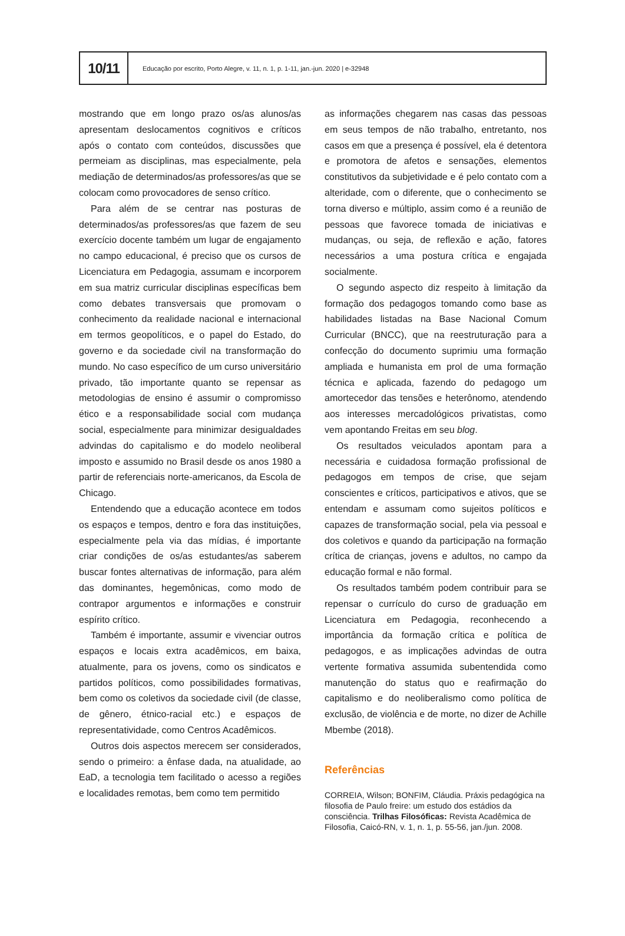10/11
Educação por escrito, Porto Alegre, v. 11, n. 1, p. 1-11, jan.-jun. 2020 | e-32948
mostrando que em longo prazo os/as alunos/as apresentam deslocamentos cognitivos e críticos após o contato com conteúdos, discussões que permeiam as disciplinas, mas especialmente, pela mediação de determinados/as professores/as que se colocam como provocadores de senso crítico.
Para além de se centrar nas posturas de determinados/as professores/as que fazem de seu exercício docente também um lugar de engajamento no campo educacional, é preciso que os cursos de Licenciatura em Pedagogia, assumam e incorporem em sua matriz curricular disciplinas específicas bem como debates transversais que promovam o conhecimento da realidade nacional e internacional em termos geopolíticos, e o papel do Estado, do governo e da sociedade civil na transformação do mundo. No caso específico de um curso universitário privado, tão importante quanto se repensar as metodologias de ensino é assumir o compromisso ético e a responsabilidade social com mudança social, especialmente para minimizar desigualdades advindas do capitalismo e do modelo neoliberal imposto e assumido no Brasil desde os anos 1980 a partir de referenciais norte-americanos, da Escola de Chicago.
Entendendo que a educação acontece em todos os espaços e tempos, dentro e fora das instituições, especialmente pela via das mídias, é importante criar condições de os/as estudantes/as saberem buscar fontes alternativas de informação, para além das dominantes, hegemônicas, como modo de contrapor argumentos e informações e construir espírito crítico.
Também é importante, assumir e vivenciar outros espaços e locais extra acadêmicos, em baixa, atualmente, para os jovens, como os sindicatos e partidos políticos, como possibilidades formativas, bem como os coletivos da sociedade civil (de classe, de gênero, étnico-racial etc.) e espaços de representatividade, como Centros Acadêmicos.
Outros dois aspectos merecem ser considerados, sendo o primeiro: a ênfase dada, na atualidade, ao EaD, a tecnologia tem facilitado o acesso a regiões e localidades remotas, bem como tem permitido
as informações chegarem nas casas das pessoas em seus tempos de não trabalho, entretanto, nos casos em que a presença é possível, ela é detentora e promotora de afetos e sensações, elementos constitutivos da subjetividade e é pelo contato com a alteridade, com o diferente, que o conhecimento se torna diverso e múltiplo, assim como é a reunião de pessoas que favorece tomada de iniciativas e mudanças, ou seja, de reflexão e ação, fatores necessários a uma postura crítica e engajada socialmente.
O segundo aspecto diz respeito à limitação da formação dos pedagogos tomando como base as habilidades listadas na Base Nacional Comum Curricular (BNCC), que na reestruturação para a confecção do documento suprimiu uma formação ampliada e humanista em prol de uma formação técnica e aplicada, fazendo do pedagogo um amortecedor das tensões e heterônomo, atendendo aos interesses mercadológicos privatistas, como vem apontando Freitas em seu blog.
Os resultados veiculados apontam para a necessária e cuidadosa formação profissional de pedagogos em tempos de crise, que sejam conscientes e críticos, participativos e ativos, que se entendam e assumam como sujeitos políticos e capazes de transformação social, pela via pessoal e dos coletivos e quando da participação na formação crítica de crianças, jovens e adultos, no campo da educação formal e não formal.
Os resultados também podem contribuir para se repensar o currículo do curso de graduação em Licenciatura em Pedagogia, reconhecendo a importância da formação crítica e política de pedagogos, e as implicações advindas de outra vertente formativa assumida subentendida como manutenção do status quo e reafirmação do capitalismo e do neoliberalismo como política de exclusão, de violência e de morte, no dizer de Achille Mbembe (2018).
Referências
CORREIA, Wilson; BONFIM, Cláudia. Práxis pedagógica na filosofia de Paulo freire: um estudo dos estádios da consciência. Trilhas Filosóficas: Revista Acadêmica de Filosofia, Caicó-RN, v. 1, n. 1, p. 55-56, jan./jun. 2008.